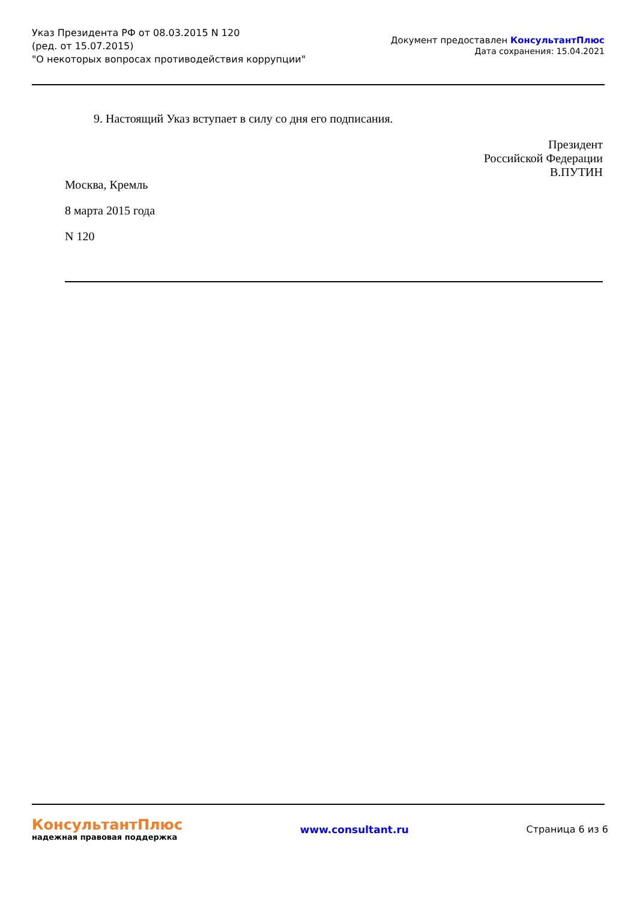Указ Президента РФ от 08.03.2015 N 120
(ред. от 15.07.2015)
"О некоторых вопросах противодействия коррупции"
Документ предоставлен КонсультантПлюс
Дата сохранения: 15.04.2021
9. Настоящий Указ вступает в силу со дня его подписания.
Президент
Российской Федерации
В.ПУТИН
Москва, Кремль
8 марта 2015 года
N 120
КонсультантПлюс
надежная правовая поддержка
www.consultant.ru Страница 6 из 6